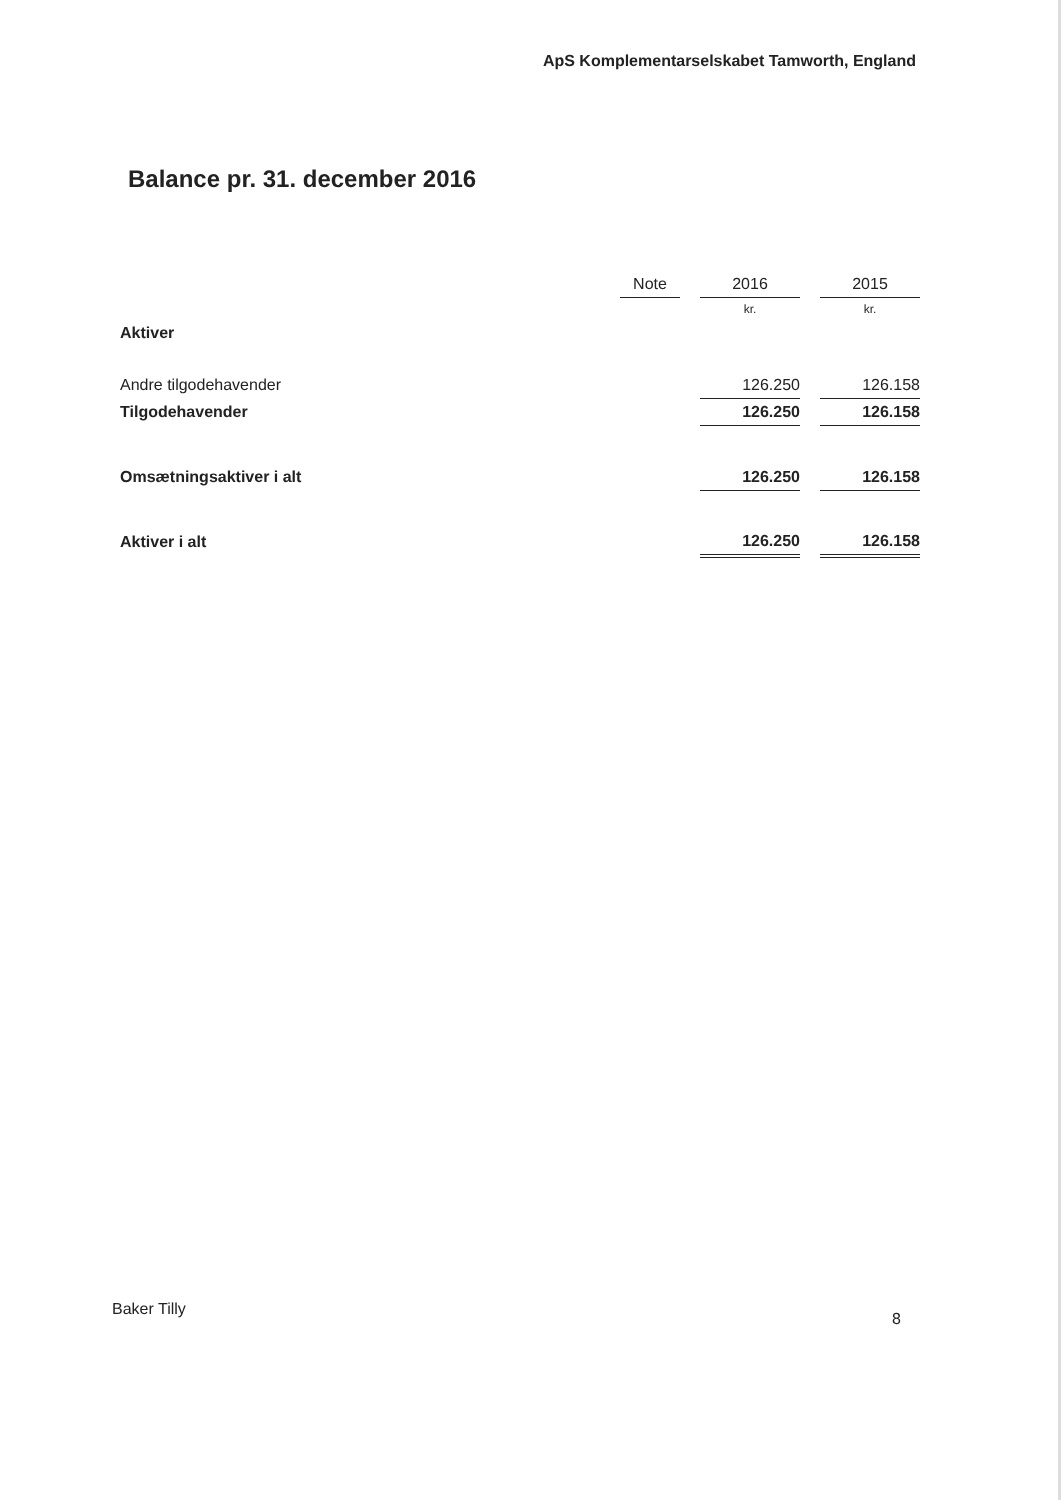ApS Komplementarselskabet Tamworth, England
Balance pr. 31. december 2016
| | Note | | 2016 | | 2015 |
| --- | --- | --- | --- | --- | --- |
| | | | kr. | | kr. |
| Aktiver | | | | | |
| Andre tilgodehavender | | | 126.250 | | 126.158 |
| Tilgodehavender | | | 126.250 | | 126.158 |
| Omsætningsaktiver i alt | | | 126.250 | | 126.158 |
| Aktiver i alt | | | 126.250 | | 126.158 |
Baker Tilly
8